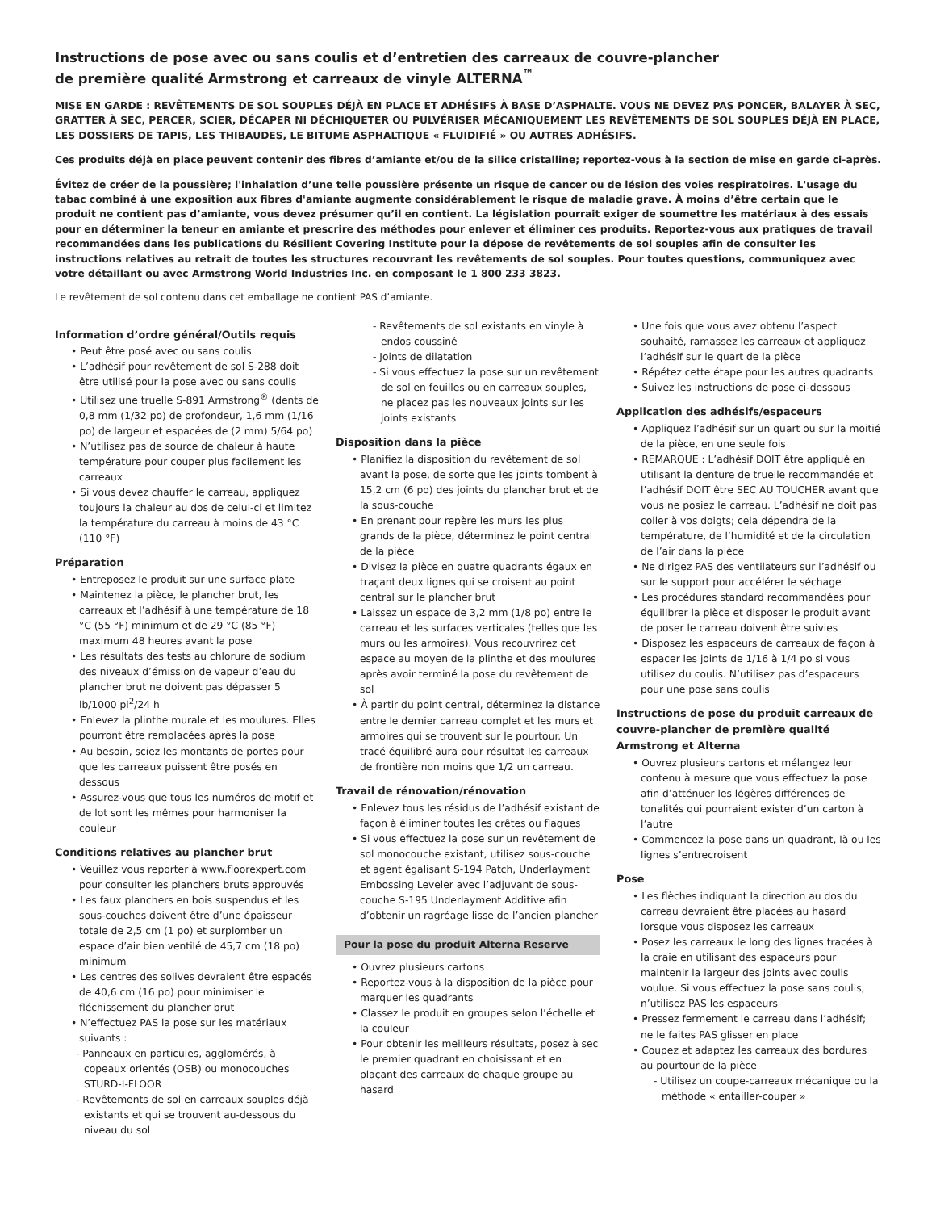Instructions de pose avec ou sans coulis et d’entretien des carreaux de couvre-plancher
de première qualité Armstrong et carreaux de vinyle ALTERNA<sup>™</sup>
MISE EN GARDE : REVÊTEMENTS DE SOL SOUPLES DÉJÀ EN PLACE ET ADHÉSIFS À BASE D’ASPHALTE. VOUS NE DEVEZ PAS PONCER, BALAYER À SEC, GRATTER À SEC, PERCER, SCIER, DÉCAPER NI DÉCHIQUETER OU PULVÉRISER MÉCANIQUEMENT LES REVÊTEMENTS DE SOL SOUPLES DÉJÀ EN PLACE, LES DOSSIERS DE TAPIS, LES THIBAUDES, LE BITUME ASPHALTIQUE « FLUIDIFIÉ » OU AUTRES ADHÉSIFS.
Ces produits déjà en place peuvent contenir des fibres d’amiante et/ou de la silice cristalline; reportez-vous à la section de mise en garde ci-après.
Évitez de créer de la poussière; l'inhalation d’une telle poussière présente un risque de cancer ou de lésion des voies respiratoires. L'usage du tabac combiné à une exposition aux fibres d'amiante augmente considérablement le risque de maladie grave. À moins d’être certain que le produit ne contient pas d’amiante, vous devez présumer qu’il en contient. La législation pourrait exiger de soumettre les matériaux à des essais pour en déterminer la teneur en amiante et prescrire des méthodes pour enlever et éliminer ces produits. Reportez-vous aux pratiques de travail recommandées dans les publications du Résilient Covering Institute pour la dépose de revêtements de sol souples afin de consulter les instructions relatives au retrait de toutes les structures recouvrant les revêtements de sol souples. Pour toutes questions, communiquez avec votre détaillant ou avec Armstrong World Industries Inc. en composant le 1 800 233 3823.
Le revêtement de sol contenu dans cet emballage ne contient PAS d’amiante.
Information d’ordre général/Outils requis
• Peut être posé avec ou sans coulis
• L’adhésif pour revêtement de sol S-288 doit être utilisé pour la pose avec ou sans coulis
• Utilisez une truelle S-891 Armstrong<sup>®</sup> (dents de 0,8 mm (1/32 po) de profondeur, 1,6 mm (1/16 po) de largeur et espacées de (2 mm) 5/64 po)
• N’utilisez pas de source de chaleur à haute température pour couper plus facilement les carreaux
• Si vous devez chauffer le carreau, appliquez toujours la chaleur au dos de celui-ci et limitez la température du carreau à moins de 43 °C (110 °F)
Préparation
• Entreposez le produit sur une surface plate
• Maintenez la pièce, le plancher brut, les carreaux et l’adhésif à une température de 18 °C (55 °F) minimum et de 29 °C (85 °F) maximum 48 heures avant la pose
• Les résultats des tests au chlorure de sodium des niveaux d’émission de vapeur d’eau du plancher brut ne doivent pas dépasser 5 lb/1000 pi<sup>2</sup>/24 h
• Enlevez la plinthe murale et les moulures. Elles pourront être remplacées après la pose
• Au besoin, sciez les montants de portes pour que les carreaux puissent être posés en dessous
• Assurez-vous que tous les numéros de motif et de lot sont les mêmes pour harmoniser la couleur
Conditions relatives au plancher brut
• Veuillez vous reporter à www.floorexpert.com pour consulter les planchers bruts approuvés
• Les faux planchers en bois suspendus et les sous-couches doivent être d’une épaisseur totale de 2,5 cm (1 po) et surplomber un espace d’air bien ventilé de 45,7 cm (18 po) minimum
• Les centres des solives devraient être espacés de 40,6 cm (16 po) pour minimiser le fléchissement du plancher brut
• N’effectuez PAS la pose sur les matériaux suivants :
- Panneaux en particules, agglomérés, à copeaux orientés (OSB) ou monocouches STURD-I-FLOOR
- Revêtements de sol en carreaux souples déjà existants et qui se trouvent au-dessous du niveau du sol
- Revêtements de sol existants en vinyle à endos coussiné
- Joints de dilatation
- Si vous effectuez la pose sur un revêtement de sol en feuilles ou en carreaux souples, ne placez pas les nouveaux joints sur les joints existants
Disposition dans la pièce
• Planifiez la disposition du revêtement de sol avant la pose, de sorte que les joints tombent à 15,2 cm (6 po) des joints du plancher brut et de la sous-couche
• En prenant pour repère les murs les plus grands de la pièce, déterminez le point central de la pièce
• Divisez la pièce en quatre quadrants égaux en traçant deux lignes qui se croisent au point central sur le plancher brut
• Laissez un espace de 3,2 mm (1/8 po) entre le carreau et les surfaces verticales (telles que les murs ou les armoires). Vous recouvrirez cet espace au moyen de la plinthe et des moulures après avoir terminé la pose du revêtement de sol
• À partir du point central, déterminez la distance entre le dernier carreau complet et les murs et armoires qui se trouvent sur le pourtour. Un tracé équilibré aura pour résultat les carreaux de frontière non moins que 1/2 un carreau.
Travail de rénovation/rénovation
• Enlevez tous les résidus de l’adhésif existant de façon à éliminer toutes les crêtes ou flaques
• Si vous effectuez la pose sur un revêtement de sol monocouche existant, utilisez sous-couche et agent égalisant S-194 Patch, Underlayment Embossing Leveler avec l’adjuvant de sous-couche S-195 Underlayment Additive afin d’obtenir un ragréage lisse de l’ancien plancher
Pour la pose du produit Alterna Reserve
• Ouvrez plusieurs cartons
• Reportez-vous à la disposition de la pièce pour marquer les quadrants
• Classez le produit en groupes selon l’échelle et la couleur
• Pour obtenir les meilleurs résultats, posez à sec le premier quadrant en choisissant et en plaçant des carreaux de chaque groupe au hasard
• Une fois que vous avez obtenu l’aspect souhaité, ramassez les carreaux et appliquez l’adhésif sur le quart de la pièce
• Répétez cette étape pour les autres quadrants
• Suivez les instructions de pose ci-dessous
Application des adhésifs/espaceurs
• Appliquez l’adhésif sur un quart ou sur la moitié de la pièce, en une seule fois
• REMARQUE : L’adhésif DOIT être appliqué en utilisant la denture de truelle recommandée et l’adhésif DOIT être SEC AU TOUCHER avant que vous ne posiez le carreau. L’adhésif ne doit pas coller à vos doigts; cela dépendra de la température, de l’humidité et de la circulation de l’air dans la pièce
• Ne dirigez PAS des ventilateurs sur l’adhésif ou sur le support pour accélérer le séchage
• Les procédures standard recommandées pour équilibrer la pièce et disposer le produit avant de poser le carreau doivent être suivies
• Disposez les espaceurs de carreaux de façon à espacer les joints de 1/16 à 1/4 po si vous utilisez du coulis. N’utilisez pas d’espaceurs pour une pose sans coulis
Instructions de pose du produit carreaux de couvre-plancher de première qualité Armstrong et Alterna
• Ouvrez plusieurs cartons et mélangez leur contenu à mesure que vous effectuez la pose afin d’atténuer les légères différences de tonalités qui pourraient exister d’un carton à l’autre
• Commencez la pose dans un quadrant, là ou les lignes s’entrecroisent
Pose
• Les flèches indiquant la direction au dos du carreau devraient être placées au hasard lorsque vous disposez les carreaux
• Posez les carreaux le long des lignes tracées à la craie en utilisant des espaceurs pour maintenir la largeur des joints avec coulis voulue. Si vous effectuez la pose sans coulis, n’utilisez PAS les espaceurs
• Pressez fermement le carreau dans l’adhésif; ne le faites PAS glisser en place
• Coupez et adaptez les carreaux des bordures au pourtour de la pièce
- Utilisez un coupe-carreaux mécanique ou la méthode « entailler-couper »